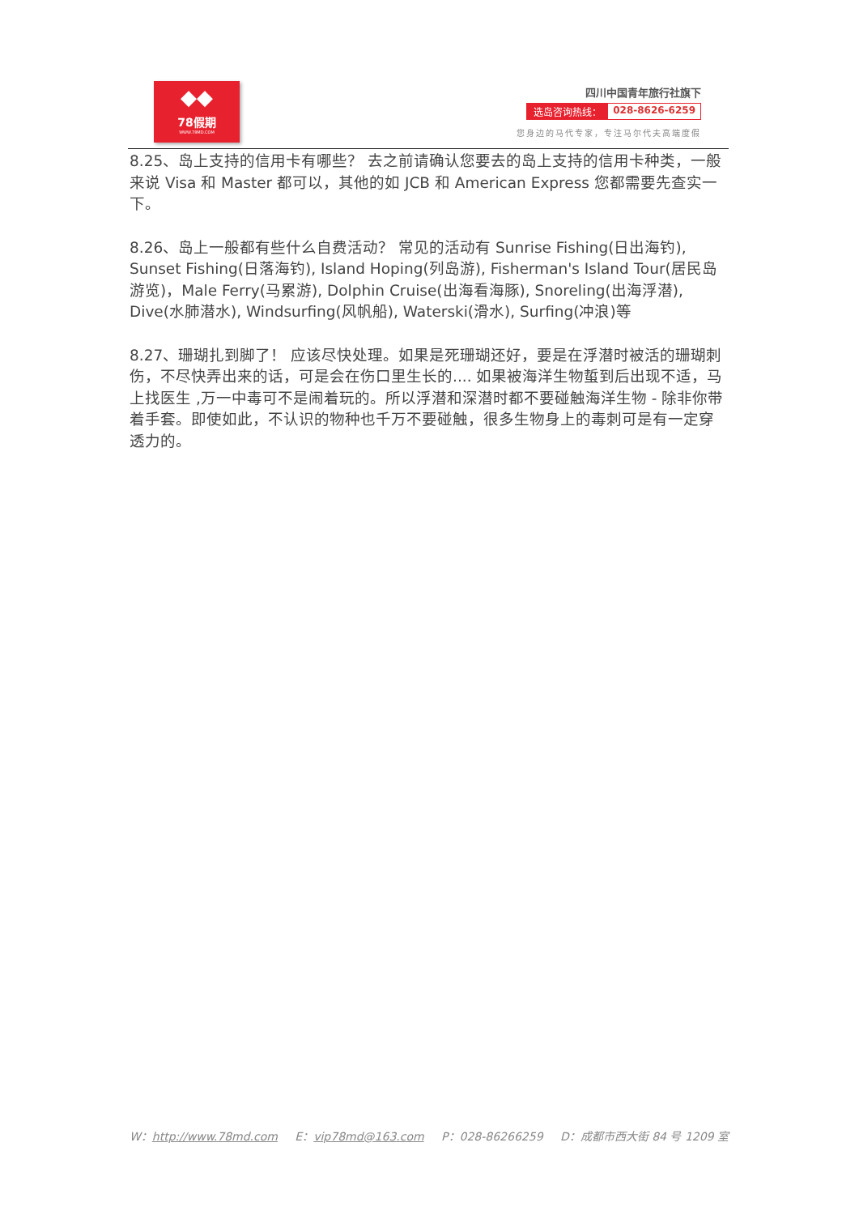◆◆
78假期
WWW.78MD.COM
四川中国青年旅行社旗下
选岛咨询热线： 028-8626-6259
您身边的马代专家，专注马尔代夫高端度假
8.25、岛上支持的信用卡有哪些？ 去之前请确认您要去的岛上支持的信用卡种类，一般来说 Visa 和 Master 都可以，其他的如 JCB 和 American Express 您都需要先查实一下。
8.26、岛上一般都有些什么自费活动？ 常见的活动有 Sunrise Fishing(日出海钓), Sunset Fishing(日落海钓), Island Hoping(列岛游), Fisherman's Island Tour(居民岛游览)，Male Ferry(马累游), Dolphin Cruise(出海看海豚), Snoreling(出海浮潜), Dive(水肺潜水), Windsurfing(风帆船), Waterski(滑水), Surfing(冲浪)等
8.27、珊瑚扎到脚了！ 应该尽快处理。如果是死珊瑚还好，要是在浮潜时被活的珊瑚刺伤，不尽快弄出来的话，可是会在伤口里生长的.... 如果被海洋生物蜇到后出现不适，马上找医生 ,万一中毒可不是闹着玩的。所以浮潜和深潜时都不要碰触海洋生物 - 除非你带着手套。即使如此，不认识的物种也千万不要碰触，很多生物身上的毒刺可是有一定穿透力的。
W：http://www.78md.com E：vip78md@163.com P：028-86266259 D：成都市西大街 84 号 1209 室